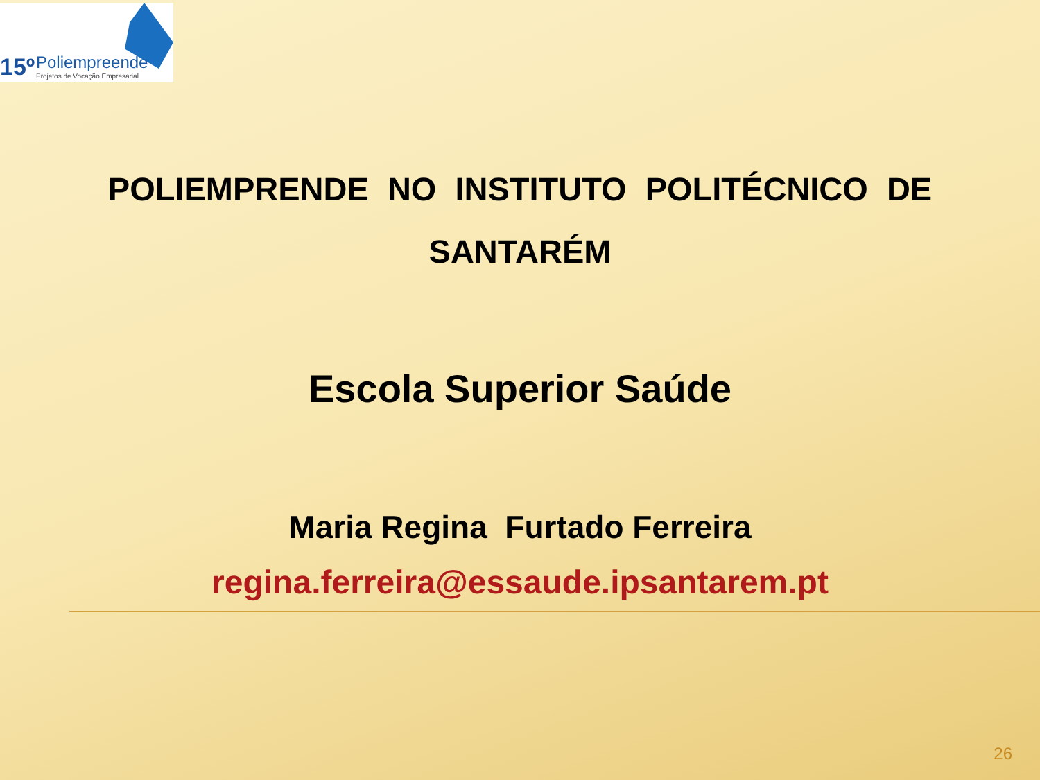15º Poliempreende
Projetos de Vocação Empresarial
POLIEMPRENDE NO INSTITUTO POLITÉCNICO DE SANTARÉM
Escola Superior Saúde
Maria Regina Furtado Ferreira
regina.ferreira@essaude.ipsantarem.pt
26